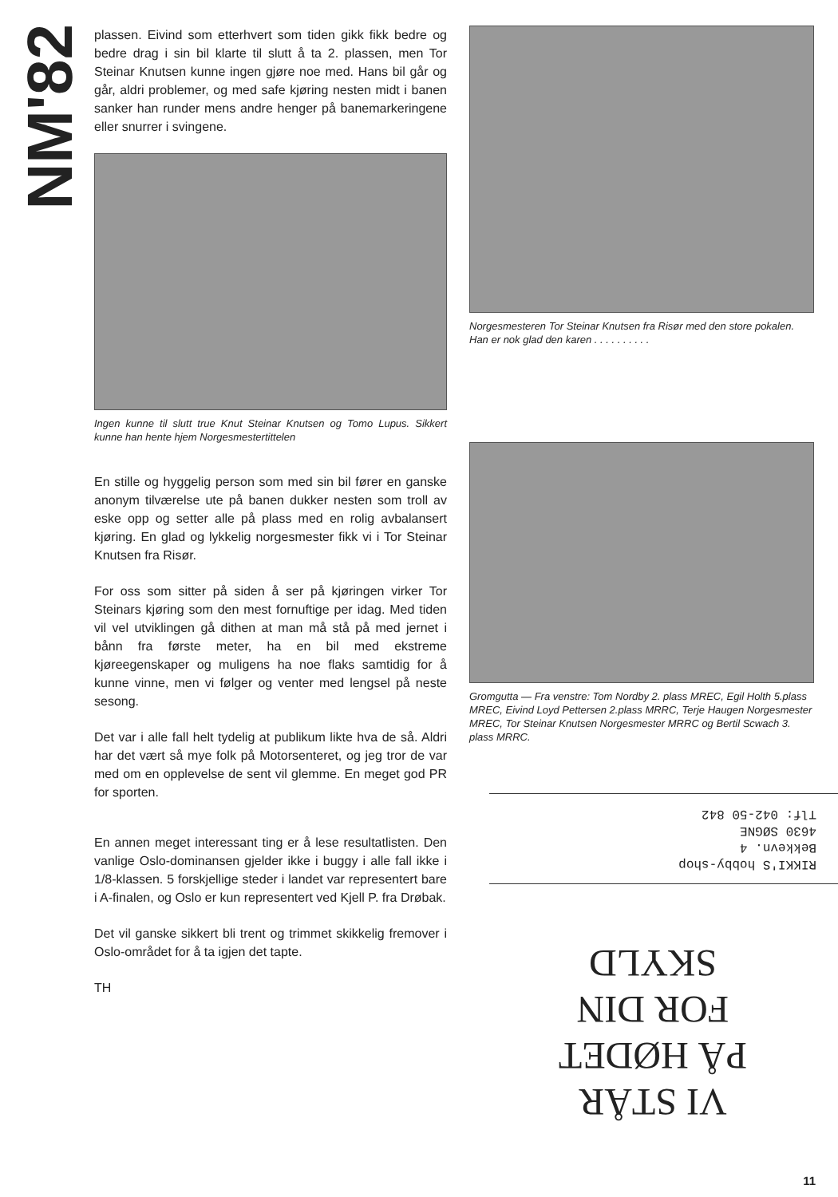NM'82
plassen. Eivind som etterhvert som tiden gikk fikk bedre og bedre drag i sin bil klarte til slutt å ta 2. plassen, men Tor Steinar Knutsen kunne ingen gjøre noe med. Hans bil går og går, aldri problemer, og med safe kjøring nesten midt i banen sanker han runder mens andre henger på banemarkeringene eller snurrer i svingene.
Ingen kunne til slutt true Knut Steinar Knutsen og Tomo Lupus. Sikkert kunne han hente hjem Norgesmestertittelen
En stille og hyggelig person som med sin bil fører en ganske anonym tilværelse ute på banen dukker nesten som troll av eske opp og setter alle på plass med en rolig avbalansert kjøring. En glad og lykkelig norgesmester fikk vi i Tor Steinar Knutsen fra Risør.
For oss som sitter på siden å ser på kjøringen virker Tor Steinars kjøring som den mest fornuftige per idag. Med tiden vil vel utviklingen gå dithen at man må stå på med jernet i bånn fra første meter, ha en bil med ekstreme kjøreegenskaper og muligens ha noe flaks samtidig for å kunne vinne, men vi følger og venter med lengsel på neste sesong.
Det var i alle fall helt tydelig at publikum likte hva de så. Aldri har det vært så mye folk på Motorsenteret, og jeg tror de var med om en opplevelse de sent vil glemme. En meget god PR for sporten.
En annen meget interessant ting er å lese resultatlisten. Den vanlige Oslo-dominansen gjelder ikke i buggy i alle fall ikke i 1/8-klassen. 5 forskjellige steder i landet var representert bare i A-finalen, og Oslo er kun representert ved Kjell P. fra Drøbak.
Det vil ganske sikkert bli trent og trimmet skikkelig fremover i Oslo-området for å ta igjen det tapte.
TH
Norgesmesteren Tor Steinar Knutsen fra Risør med den store pokalen. Han er nok glad den karen . . . . . . . . . .
Gromgutta — Fra venstre: Tom Nordby 2. plass MREC, Egil Holth 5.plass MREC, Eivind Loyd Pettersen 2.plass MRRC, Terje Haugen Norgesmester MREC, Tor Steinar Knutsen Norgesmester MRRC og Bertil Scwach 3. plass MRRC.
RIKKI'S hobby-shop
Bekkevn. 4
4630 SØGNE
Tlf: 042-50 842
VI STÅR
PÅ HØDET
FOR DIN
SKYLD
11